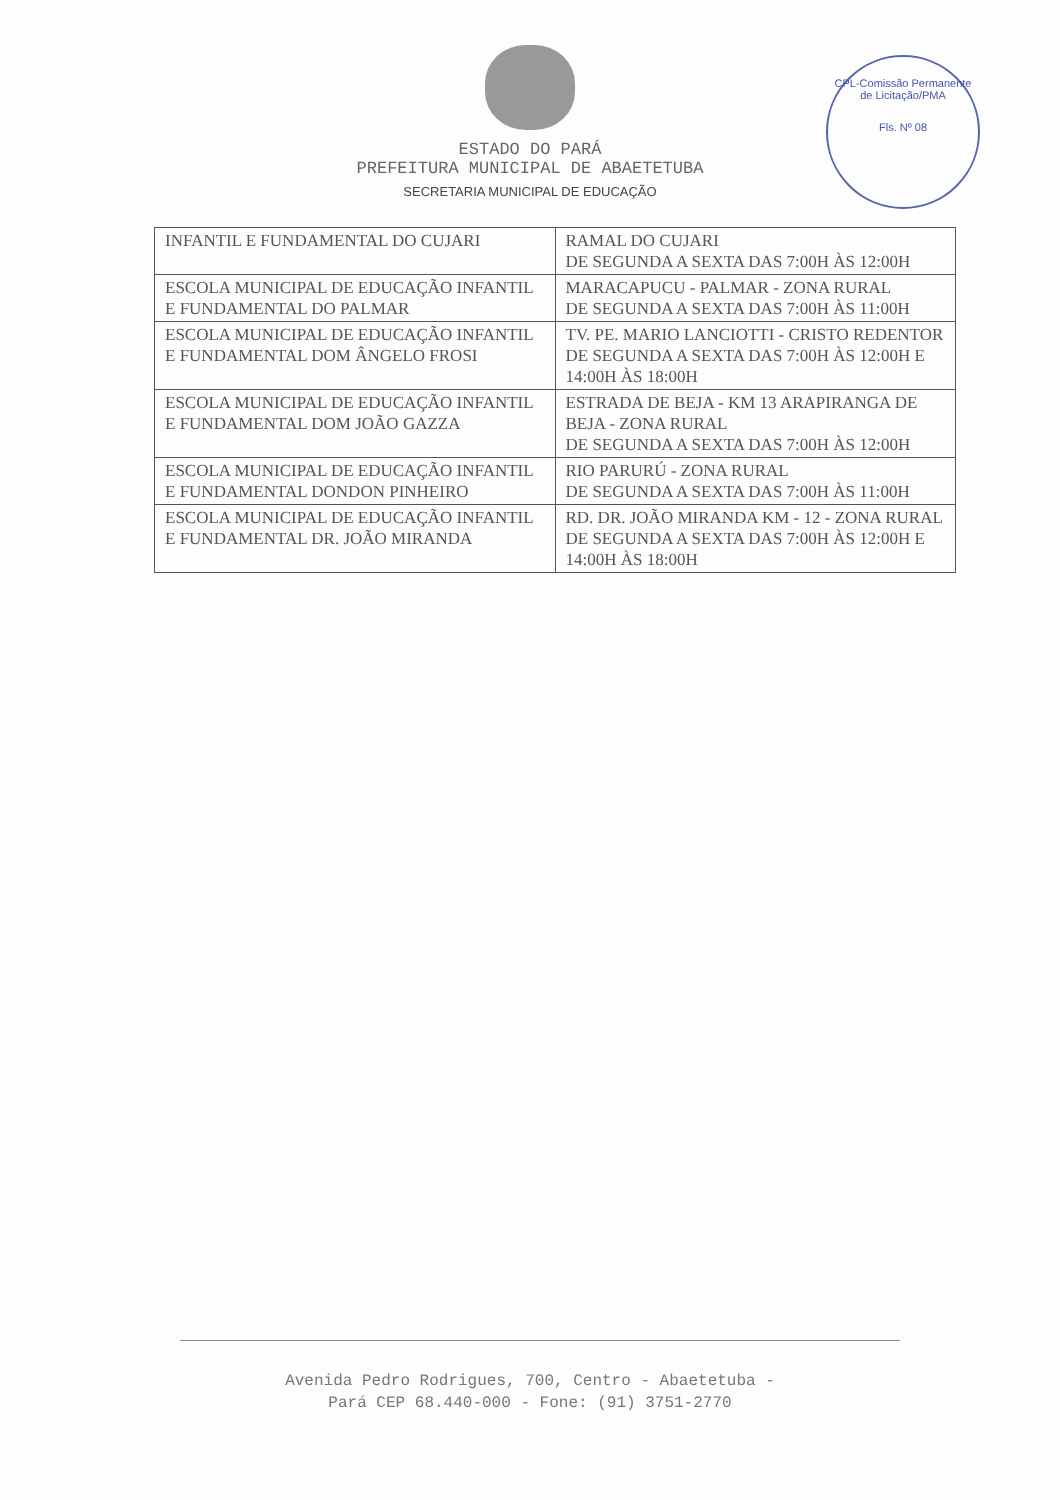ESTADO DO PARÁ
PREFEITURA MUNICIPAL DE ABAETETUBA
SECRETARIA MUNICIPAL DE EDUCAÇÃO
CPL-Comissão Permanente de Licitação/PMA
Fls. Nº 08
| INFANTIL E FUNDAMENTAL DO CUJARI | RAMAL DO CUJARI DE SEGUNDA A SEXTA DAS 7:00H ÀS 12:00H |
| ESCOLA MUNICIPAL DE EDUCAÇÃO INFANTIL E FUNDAMENTAL DO PALMAR | MARACAPUCU - PALMAR - ZONA RURAL DE SEGUNDA A SEXTA DAS 7:00H ÀS 11:00H |
| ESCOLA MUNICIPAL DE EDUCAÇÃO INFANTIL E FUNDAMENTAL DOM ÂNGELO FROSI | TV. PE. MARIO LANCIOTTI - CRISTO REDENTOR DE SEGUNDA A SEXTA DAS 7:00H ÀS 12:00H E 14:00H ÀS 18:00H |
| ESCOLA MUNICIPAL DE EDUCAÇÃO INFANTIL E FUNDAMENTAL DOM JOÃO GAZZA | ESTRADA DE BEJA - KM 13 ARAPIRANGA DE BEJA - ZONA RURAL DE SEGUNDA A SEXTA DAS 7:00H ÀS 12:00H |
| ESCOLA MUNICIPAL DE EDUCAÇÃO INFANTIL E FUNDAMENTAL DONDON PINHEIRO | RIO PARURÚ - ZONA RURAL DE SEGUNDA A SEXTA DAS 7:00H ÀS 11:00H |
| ESCOLA MUNICIPAL DE EDUCAÇÃO INFANTIL E FUNDAMENTAL DR. JOÃO MIRANDA | RD. DR. JOÃO MIRANDA KM - 12 - ZONA RURAL DE SEGUNDA A SEXTA DAS 7:00H ÀS 12:00H E 14:00H ÀS 18:00H |
Avenida Pedro Rodrigues, 700, Centro - Abaetetuba -
Pará CEP 68.440-000 - Fone: (91) 3751-2770